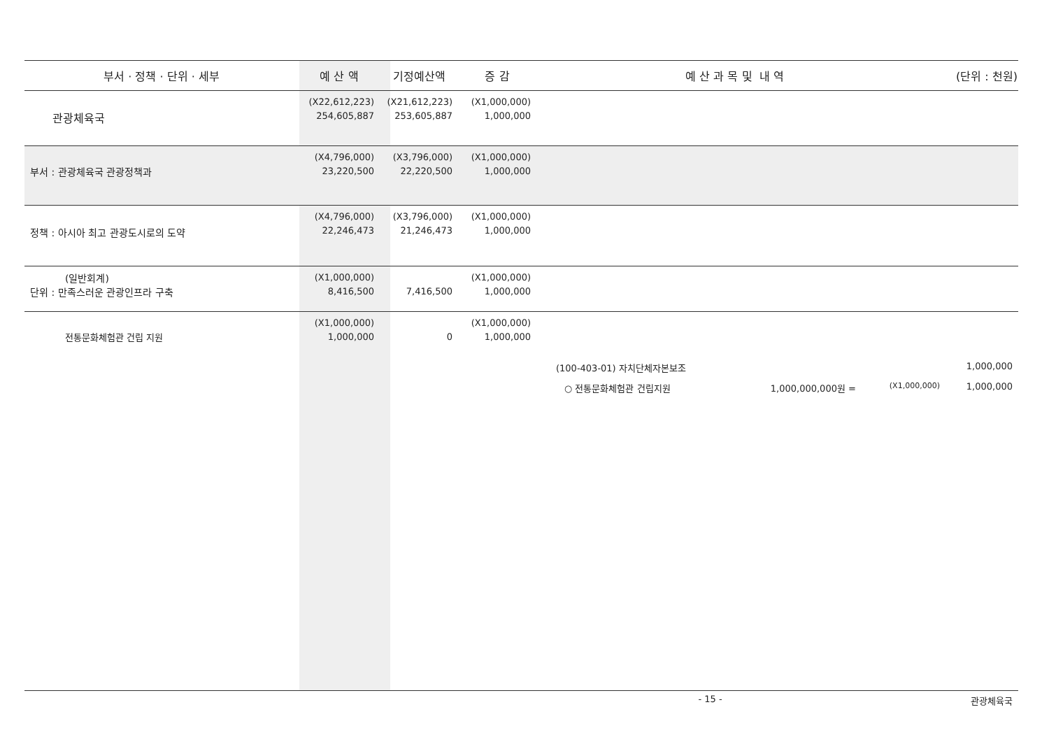| 부서 · 정책 · 단위 · 세부 | 예 산 액 | 기정예산액 | 증 감 | 예 산 과 목 및 내 역 | (단위 : 천원) |
| --- | --- | --- | --- | --- | --- |
| 관광체육국 | (X22,612,223) 254,605,887 | (X21,612,223) 253,605,887 | (X1,000,000) 1,000,000 | | |
| 부서 : 관광체육국 관광정책과 | (X4,796,000) 23,220,500 | (X3,796,000) 22,220,500 | (X1,000,000) 1,000,000 | | |
| 정책 : 아시아 최고 관광도시로의 도약 | (X4,796,000) 22,246,473 | (X3,796,000) 21,246,473 | (X1,000,000) 1,000,000 | | |
| (일반회계) 단위 : 만족스러운 관광인프라 구축 | (X1,000,000) 8,416,500 | 7,416,500 | (X1,000,000) 1,000,000 | | |
| 전통문화체험관 건립 지원 | (X1,000,000) 1,000,000 | 0 | (X1,000,000) 1,000,000 | | |
| | | | (100-403-01) 자치단체자본보조 1,000,000 ○ 전통문화체험관 건립지원 1,000,000,000원 = (X1,000,000) 1,000,000 | | |
- 15 - 관광체육국